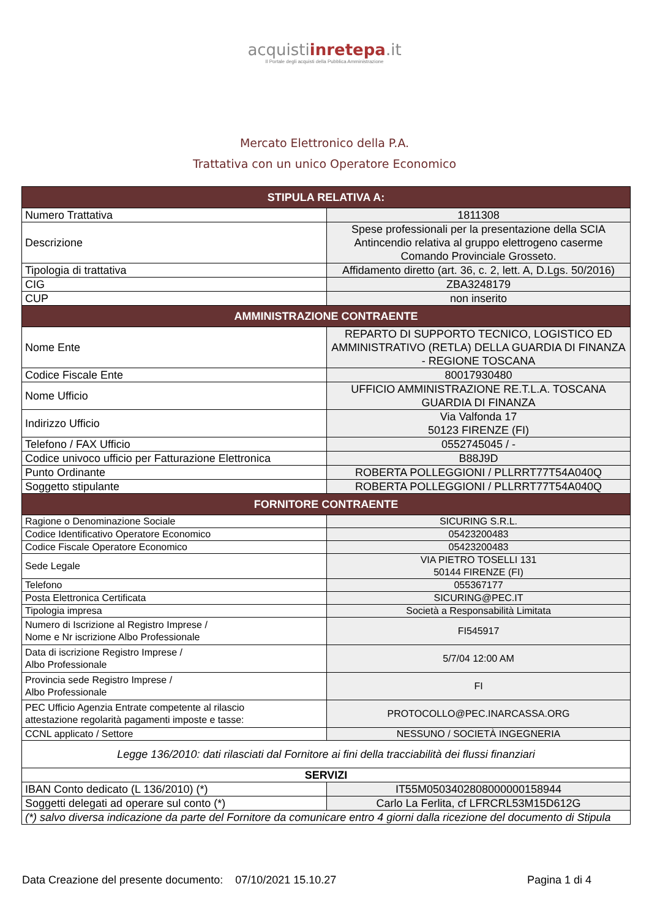acquistiinretepa.it
Il Portale degli acquisti della Pubblica Amministrazione
Mercato Elettronico della P.A.
Trattativa con un unico Operatore Economico
| STIPULA RELATIVA A: | |
| --- | --- |
| Numero Trattativa | 1811308 |
| Descrizione | Spese professionali per la presentazione della SCIA Antincendio relativa al gruppo elettrogeno caserme Comando Provinciale Grosseto. |
| Tipologia di trattativa | Affidamento diretto (art. 36, c. 2, lett. A, D.Lgs. 50/2016) |
| CIG | ZBA3248179 |
| CUP | non inserito |
| AMMINISTRAZIONE CONTRAENTE | |
| Nome Ente | REPARTO DI SUPPORTO TECNICO, LOGISTICO ED AMMINISTRATIVO (RETLA) DELLA GUARDIA DI FINANZA - REGIONE TOSCANA |
| Codice Fiscale Ente | 80017930480 |
| Nome Ufficio | UFFICIO AMMINISTRAZIONE RE.T.L.A. TOSCANA GUARDIA DI FINANZA |
| Indirizzo Ufficio | Via Valfonda 17 50123 FIRENZE (FI) |
| Telefono / FAX Ufficio | 0552745045 / - |
| Codice univoco ufficio per Fatturazione Elettronica | B88J9D |
| Punto Ordinante | ROBERTA POLLEGGIONI / PLLRRT77T54A040Q |
| Soggetto stipulante | ROBERTA POLLEGGIONI / PLLRRT77T54A040Q |
| FORNITORE CONTRAENTE | |
| Ragione o Denominazione Sociale | SICURING S.R.L. |
| Codice Identificativo Operatore Economico | 05423200483 |
| Codice Fiscale Operatore Economico | 05423200483 |
| Sede Legale | VIA PIETRO TOSELLI 131 50144 FIRENZE (FI) |
| Telefono | 055367177 |
| Posta Elettronica Certificata | SICURING@PEC.IT |
| Tipologia impresa | Società a Responsabilità Limitata |
| Numero di Iscrizione al Registro Imprese / Nome e Nr iscrizione Albo Professionale | FI545917 |
| Data di iscrizione Registro Imprese / Albo Professionale | 5/7/04 12:00 AM |
| Provincia sede Registro Imprese / Albo Professionale | FI |
| PEC Ufficio Agenzia Entrate competente al rilascio attestazione regolarità pagamenti imposte e tasse: | PROTOCOLLO@PEC.INARCASSA.ORG |
| CCNL applicato / Settore | NESSUNO / SOCIETÀ INGEGNERIA |
| Legge 136/2010: dati rilasciati dal Fornitore ai fini della tracciabilità dei flussi finanziari | |
| SERVIZI | |
| IBAN Conto dedicato (L 136/2010) (*) | IT55M0503402808000000158944 |
| Soggetti delegati ad operare sul conto (*) | Carlo La Ferlita, cf LFRCRL53M15D612G |
| (*) salvo diversa indicazione da parte del Fornitore da comunicare entro 4 giorni dalla ricezione del documento di Stipula | |
Data Creazione del presente documento: 07/10/2021 15.10.27 Pagina 1 di 4